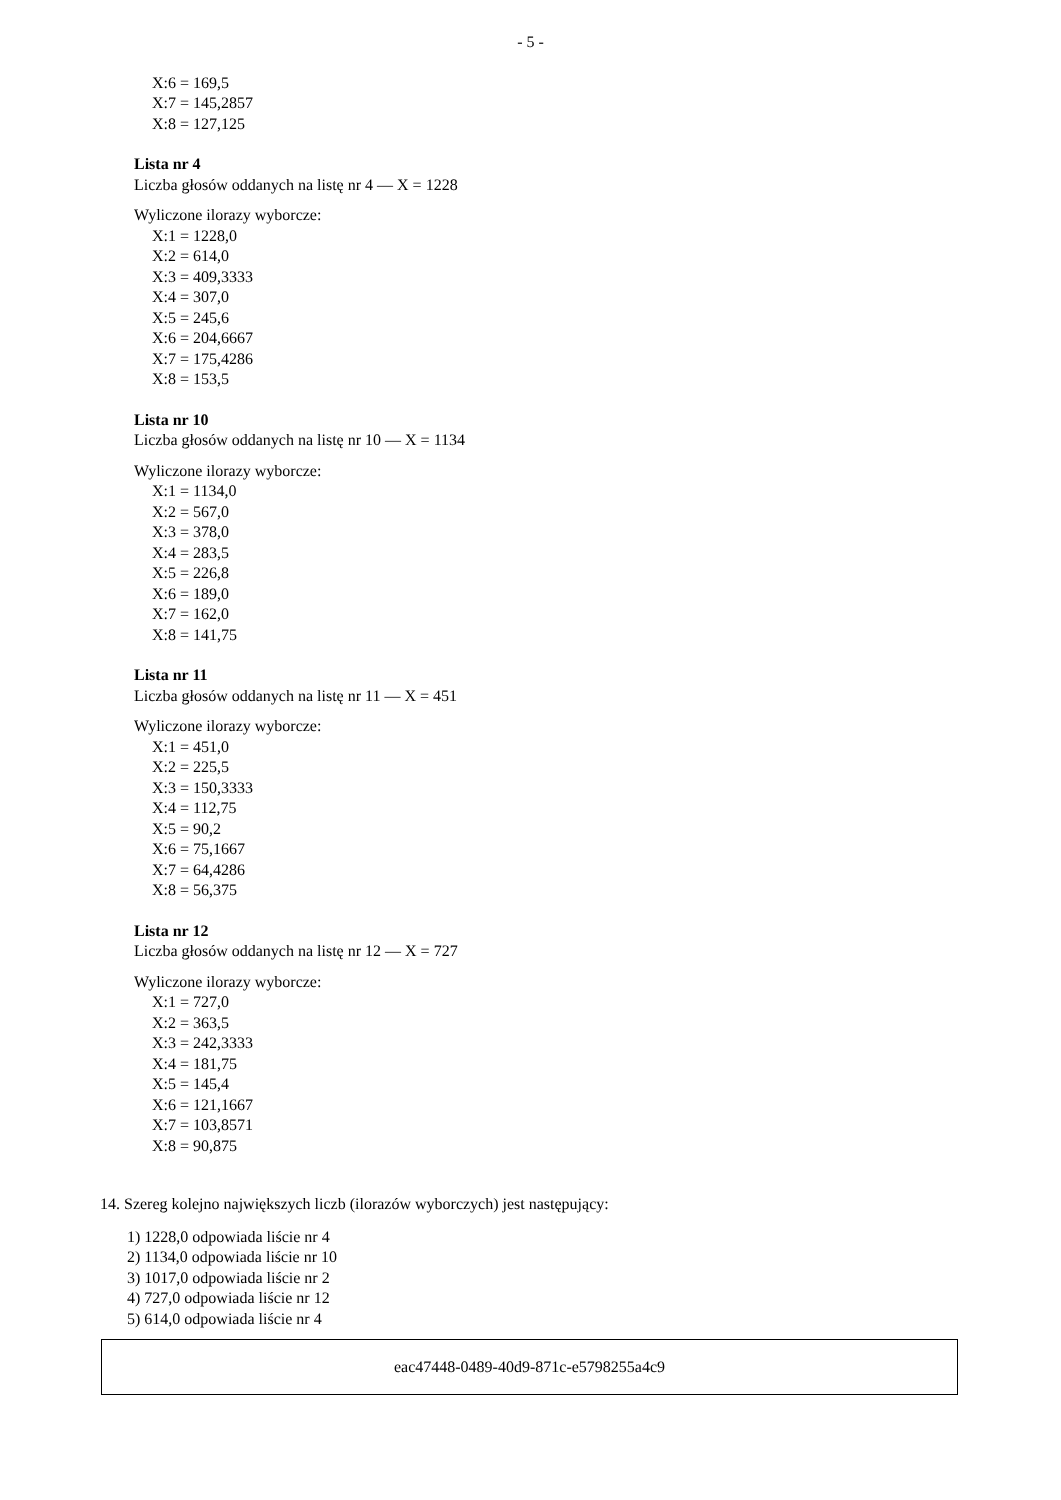- 5 -
X:6 = 169,5
X:7 = 145,2857
X:8 = 127,125
Lista nr 4
Liczba głosów oddanych na listę nr 4 — X = 1228
Wyliczone ilorazy wyborcze:
X:1 = 1228,0
X:2 = 614,0
X:3 = 409,3333
X:4 = 307,0
X:5 = 245,6
X:6 = 204,6667
X:7 = 175,4286
X:8 = 153,5
Lista nr 10
Liczba głosów oddanych na listę nr 10 — X = 1134
Wyliczone ilorazy wyborcze:
X:1 = 1134,0
X:2 = 567,0
X:3 = 378,0
X:4 = 283,5
X:5 = 226,8
X:6 = 189,0
X:7 = 162,0
X:8 = 141,75
Lista nr 11
Liczba głosów oddanych na listę nr 11 — X = 451
Wyliczone ilorazy wyborcze:
X:1 = 451,0
X:2 = 225,5
X:3 = 150,3333
X:4 = 112,75
X:5 = 90,2
X:6 = 75,1667
X:7 = 64,4286
X:8 = 56,375
Lista nr 12
Liczba głosów oddanych na listę nr 12 — X = 727
Wyliczone ilorazy wyborcze:
X:1 = 727,0
X:2 = 363,5
X:3 = 242,3333
X:4 = 181,75
X:5 = 145,4
X:6 = 121,1667
X:7 = 103,8571
X:8 = 90,875
14. Szereg kolejno największych liczb (ilorazów wyborczych) jest następujący:
1) 1228,0 odpowiada liście nr 4
2) 1134,0 odpowiada liście nr 10
3) 1017,0 odpowiada liście nr 2
4) 727,0 odpowiada liście nr 12
5) 614,0 odpowiada liście nr 4
eac47448-0489-40d9-871c-e5798255a4c9